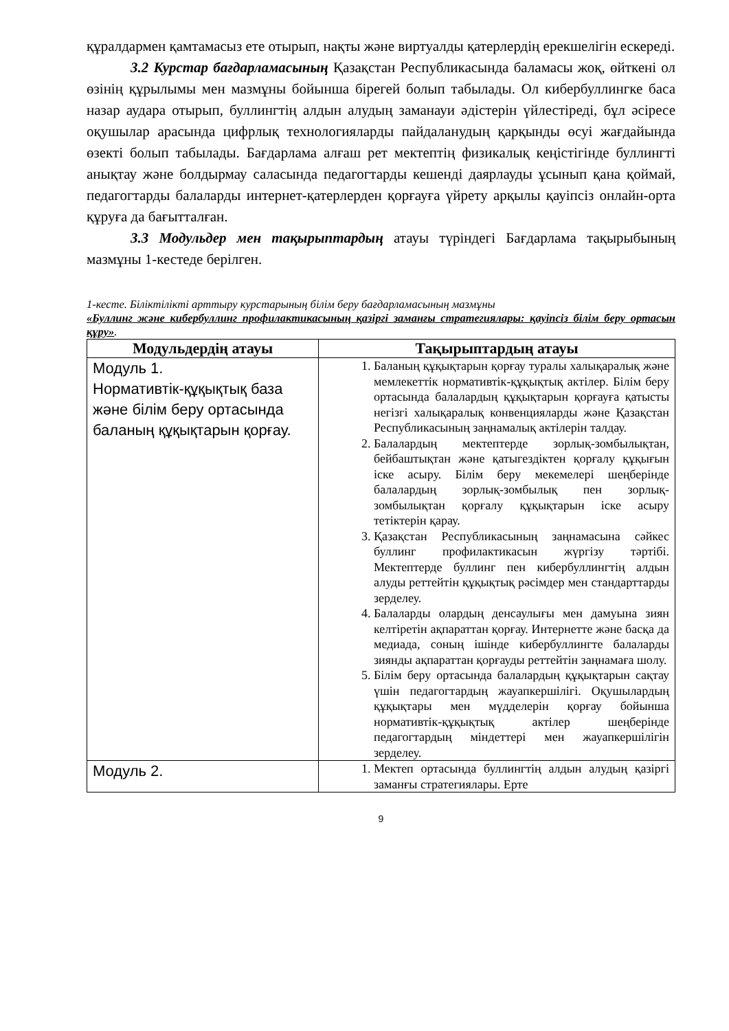құралдармен қамтамасыз ете отырып, нақты және виртуалды қатерлердің ерекшелігін ескереді.
3.2 Курстар бағдарламасының Қазақстан Республикасында баламасы жоқ, өйткені ол өзінің құрылымы мен мазмұны бойынша бірегей болып табылады. Ол кибербуллингке баса назар аудара отырып, буллингтің алдын алудың заманауи әдістерін үйлестіреді, бұл әсіресе оқушылар арасында цифрлық технологияларды пайдаланудың қарқынды өсуі жағдайында өзекті болып табылады. Бағдарлама алғаш рет мектептің физикалық кеңістігінде буллингті анықтау және болдырмау саласында педагогтарды кешенді даярлауды ұсынып қана қоймай, педагогтарды балаларды интернет-қатерлерден қорғауға үйрету арқылы қауіпсіз онлайн-орта құруға да бағытталған.
3.3 Модульдер мен тақырыптардың атауы түріндегі Бағдарлама тақырыбының мазмұны 1-кестеде берілген.
1-кесте. Біліктілікті арттыру курстарының білім беру бағдарламасының мазмұны
«Буллинг және кибербуллинг профилактикасының қазіргі заманғы стратегиялары: қауіпсіз білім беру ортасын құру».
| Модульдердің атауы | Тақырыптардың атауы |
| --- | --- |
| Модуль 1. Нормативтік-құқықтық база және білім беру ортасында баланың құқықтарын қорғау. | 1. Баланың құқықтарын қорғау туралы халықаралық және мемлекеттік нормативтік-құқықтық актілер. Білім беру ортасында балалардың құқықтарын қорғауға қатысты негізгі халықаралық конвенцияларды және Қазақстан Республикасының заңнамалық актілерін талдау. 2. Балалардың мектептерде зорлық-зомбылықтан, бейбаштықтан және қатыгездіктен қорғалу құқығын іске асыру. Білім беру мекемелері шеңберінде балалардың зорлық-зомбылық пен зорлық-зомбылықтан қорғалу құқықтарын іске асыру тетіктерін қарау. 3. Қазақстан Республикасының заңнамасына сәйкес буллинг профилактикасын жүргізу тәртібі. Мектептерде буллинг пен кибербуллингтің алдын алуды реттейтін құқықтық рәсімдер мен стандарттарды зерделеу. 4. Балаларды олардың денсаулығы мен дамуына зиян келтіретін ақпараттан қорғау. Интернетте және басқа да медиада, соның ішінде кибербуллингте балаларды зиянды ақпараттан қорғауды реттейтін заңнамаға шолу. 5. Білім беру ортасында балалардың құқықтарын сақтау үшін педагогтардың жауапкершілігі. Оқушылардың құқықтары мен мүдделерін қорғау бойынша нормативтік-құқықтық актілер шеңберінде педагогтардың міндеттері мен жауапкершілігін зерделеу. |
| Модуль 2. | 1. Мектеп ортасында буллингтің алдын алудың қазіргі заманғы стратегиялары. Ерте |
9